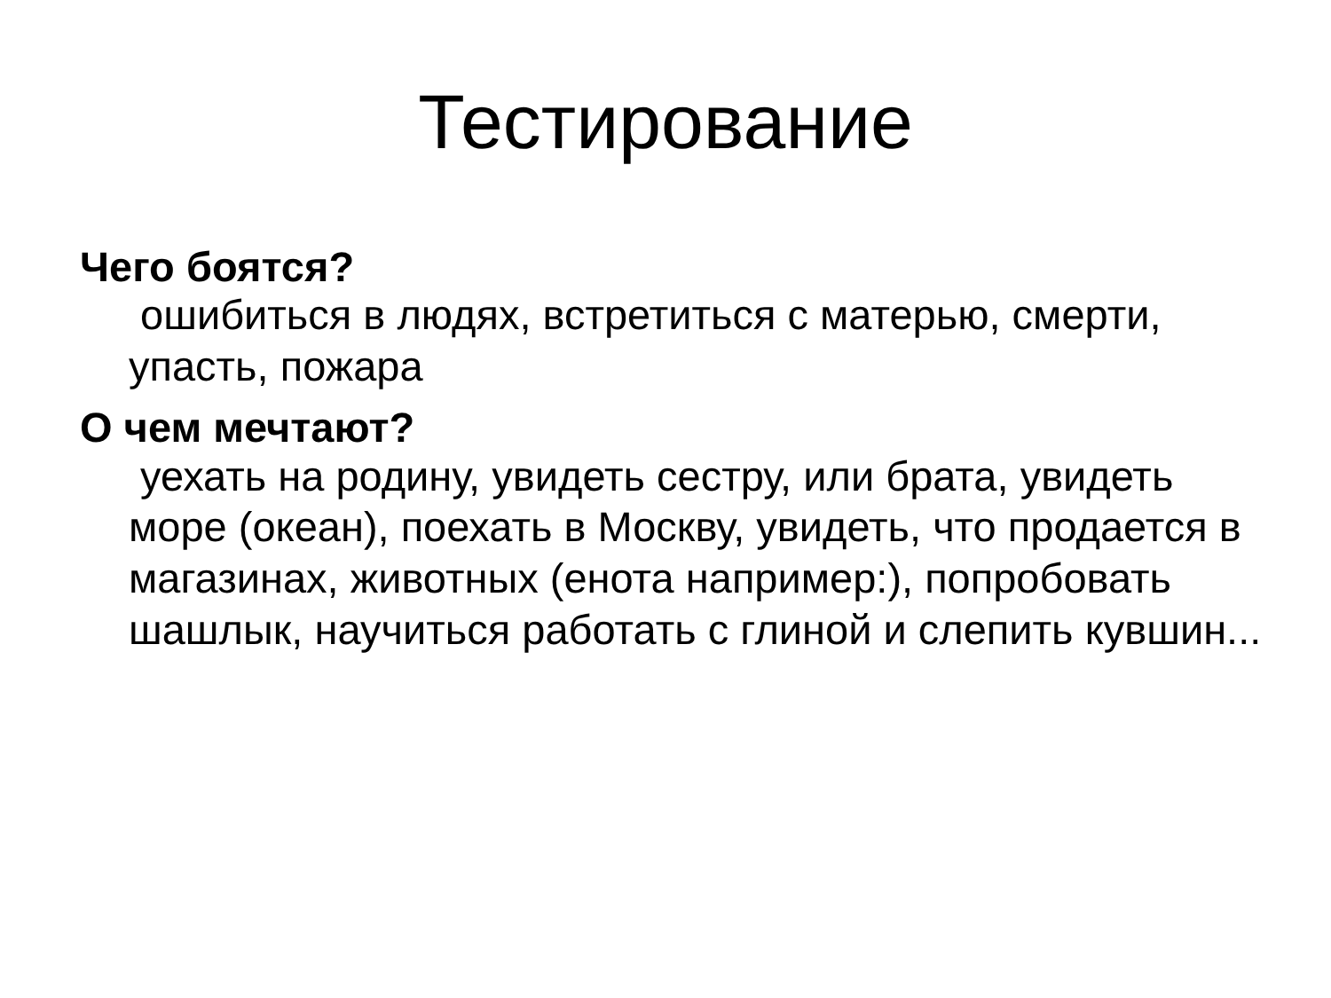Тестирование
Чего боятся?
ошибиться в людях, встретиться с матерью, смерти, упасть, пожара
О чем мечтают?
уехать на родину, увидеть сестру, или брата, увидеть море (океан), поехать в Москву, увидеть, что продается в магазинах, животных (енота например:), попробовать шашлык, научиться работать с глиной и слепить кувшин...